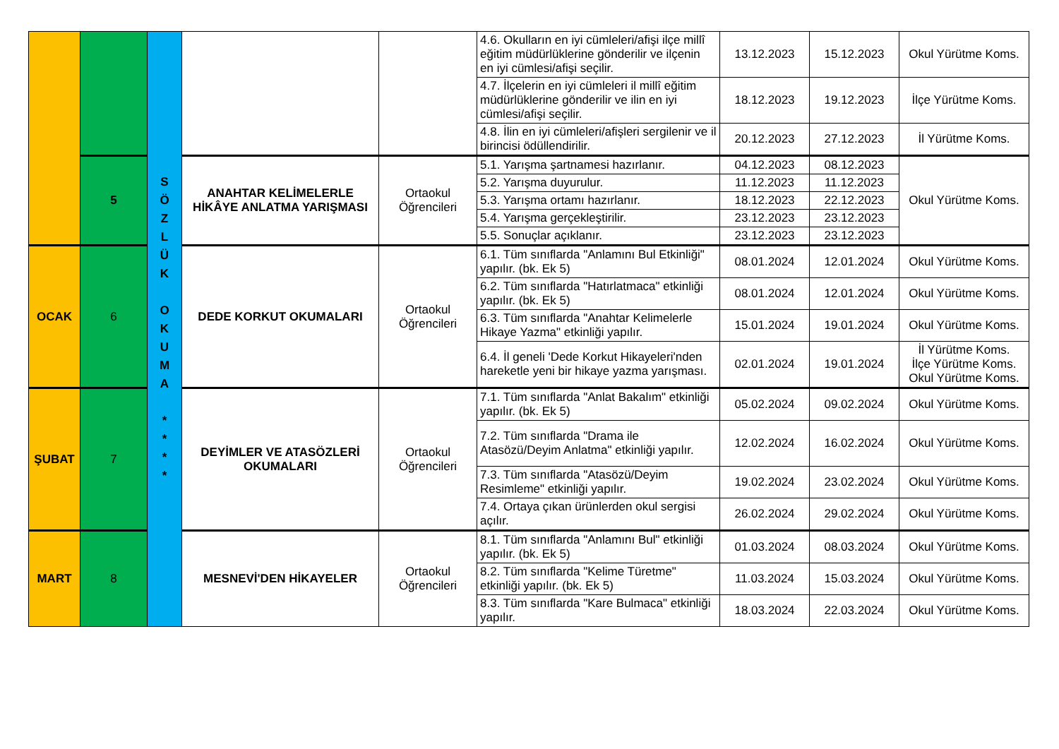| | | S Ö Z L Ü K O K U M A * * * * | | | 4.6. Okulların en iyi cümleleri/afişi ilçe millî eğitim müdürlüklerine gönderilir ve ilçenin en iyi cümlesi/afişi seçilir. | 13.12.2023 | 15.12.2023 | Okul Yürütme Koms. |
| | | | | | 4.7. İlçelerin en iyi cümleleri il millî eğitim müdürlüklerine gönderilir ve ilin en iyi cümlesi/afişi seçilir. | 18.12.2023 | 19.12.2023 | İlçe Yürütme Koms. |
| | | | | | 4.8. İlin en iyi cümleleri/afişleri sergilenir ve il birincisi ödüllendirilir. | 20.12.2023 | 27.12.2023 | İl Yürütme Koms. |
| | 5 | | ANAHTAR KELİMELERLE HİKÂYE ANLATMA YARIŞMASI | Ortaokul Öğrencileri | 5.1. Yarışma şartnamesi hazırlanır. | 04.12.2023 | 08.12.2023 | Okul Yürütme Koms. |
| | | | | | 5.2. Yarışma duyurulur. | 11.12.2023 | 11.12.2023 | |
| | | | | | 5.3. Yarışma ortamı hazırlanır. | 18.12.2023 | 22.12.2023 | |
| | | | | | 5.4. Yarışma gerçekleştirilir. | 23.12.2023 | 23.12.2023 | |
| | | | | | 5.5. Sonuçlar açıklanır. | 23.12.2023 | 23.12.2023 | |
| OCAK | 6 | | DEDE KORKUT OKUMALARI | Ortaokul Öğrencileri | 6.1. Tüm sınıflarda "Anlamını Bul Etkinliği" yapılır. (bk. Ek 5) | 08.01.2024 | 12.01.2024 | Okul Yürütme Koms. |
| | | | | | 6.2. Tüm sınıflarda "Hatırlatmaca" etkinliği yapılır. (bk. Ek 5) | 08.01.2024 | 12.01.2024 | Okul Yürütme Koms. |
| | | | | | 6.3. Tüm sınıflarda "Anahtar Kelimelerle Hikaye Yazma" etkinliği yapılır. | 15.01.2024 | 19.01.2024 | Okul Yürütme Koms. |
| | | | | | 6.4. İl geneli 'Dede Korkut Hikayeleri'nden hareketle yeni bir hikaye yazma yarışması. | 02.01.2024 | 19.01.2024 | İl Yürütme Koms. İlçe Yürütme Koms. Okul Yürütme Koms. |
| ŞUBAT | 7 | | DEYİMLER VE ATASÖZLERİ OKUMALARI | Ortaokul Öğrencileri | 7.1. Tüm sınıflarda "Anlat Bakalım" etkinliği yapılır. (bk. Ek 5) | 05.02.2024 | 09.02.2024 | Okul Yürütme Koms. |
| | | | | | 7.2. Tüm sınıflarda "Drama ile Atasözü/Deyim Anlatma" etkinliği yapılır. | 12.02.2024 | 16.02.2024 | Okul Yürütme Koms. |
| | | | | | 7.3. Tüm sınıflarda "Atasözü/Deyim Resimleme" etkinliği yapılır. | 19.02.2024 | 23.02.2024 | Okul Yürütme Koms. |
| | | | | | 7.4. Ortaya çıkan ürünlerden okul sergisi açılır. | 26.02.2024 | 29.02.2024 | Okul Yürütme Koms. |
| MART | 8 | | MESNEVİ'DEN HİKAYELER | Ortaokul Öğrencileri | 8.1. Tüm sınıflarda "Anlamını Bul" etkinliği yapılır. (bk. Ek 5) | 01.03.2024 | 08.03.2024 | Okul Yürütme Koms. |
| | | | | | 8.2. Tüm sınıflarda "Kelime Türetme" etkinliği yapılır. (bk. Ek 5) | 11.03.2024 | 15.03.2024 | Okul Yürütme Koms. |
| | | | | | 8.3. Tüm sınıflarda "Kare Bulmaca" etkinliği yapılır. | 18.03.2024 | 22.03.2024 | Okul Yürütme Koms. |